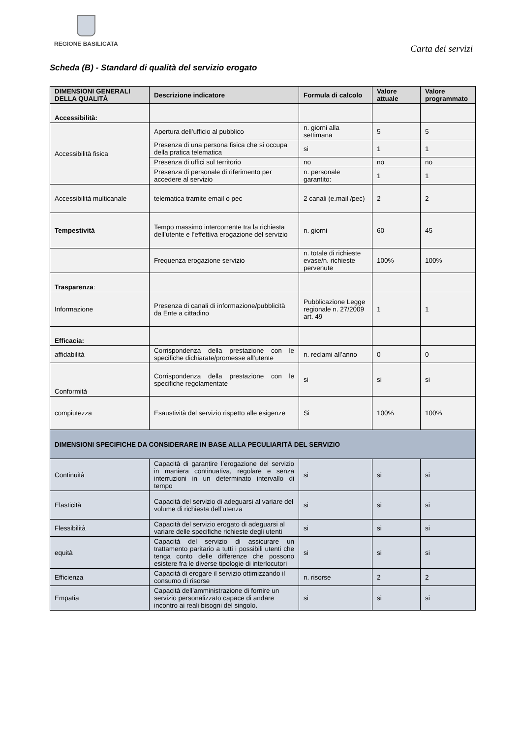REGIONE BASILICATA
Carta dei servizi
Scheda (B) - Standard di qualità del servizio erogato
| DIMENSIONI GENERALI DELLA QUALITÀ | Descrizione indicatore | Formula di calcolo | Valore attuale | Valore programmato |
| --- | --- | --- | --- | --- |
| Accessibilità: | | | | |
| Accessibilità fisica | Apertura dell’ufficio al pubblico | n. giorni alla settimana | 5 | 5 |
| | Presenza di una persona fisica che si occupa della pratica telematica | si | 1 | 1 |
| | Presenza di uffici sul territorio | no | no | no |
| | Presenza di personale di riferimento per accedere al servizio | n. personale garantito: | 1 | 1 |
| Accessibilità multicanale | telematica tramite email o pec | 2 canali (e.mail /pec) | 2 | 2 |
| Tempestività | Tempo massimo intercorrente tra la richiesta dell’utente e l’effettiva erogazione del servizio | n. giorni | 60 | 45 |
| | Frequenza erogazione servizio | n. totale di richieste evase/n. richieste pervenute | 100% | 100% |
| Trasparenza : | | | | |
| Informazione | Presenza di canali di informazione/pubblicità da Ente a cittadino | Pubblicazione Legge regionale n. 27/2009 art. 49 | 1 | 1 |
| Efficacia: | | | | |
| affidabilità | Corrispondenza della prestazione con le specifiche dichiarate/promesse all’utente | n. reclami all’anno | 0 | 0 |
| Conformità | Corrispondenza della prestazione con le specifiche regolamentate | si | si | si |
| compiutezza | Esaustività del servizio rispetto alle esigenze | Si | 100% | 100% |
| DIMENSIONI SPECIFICHE DA CONSIDERARE IN BASE ALLA PECULIARITÀ DEL SERVIZIO | | | | |
| Continuità | Capacità di garantire l’erogazione del servizio in maniera continuativa, regolare e senza interruzioni in un determinato intervallo di tempo | si | si | si |
| Elasticità | Capacità del servizio di adeguarsi al variare del volume di richiesta dell’utenza | si | si | si |
| Flessibilità | Capacità del servizio erogato di adeguarsi al variare delle specifiche richieste degli utenti | si | si | si |
| equità | Capacità del servizio di assicurare un trattamento paritario a tutti i possibili utenti che tenga conto delle differenze che possono esistere fra le diverse tipologie di interlocutori | si | si | si |
| Efficienza | Capacità di erogare il servizio ottimizzando il consumo di risorse | n. risorse | 2 | 2 |
| Empatia | Capacità dell’amministrazione di fornire un servizio personalizzato capace di andare incontro ai reali bisogni del singolo. | si | si | si |